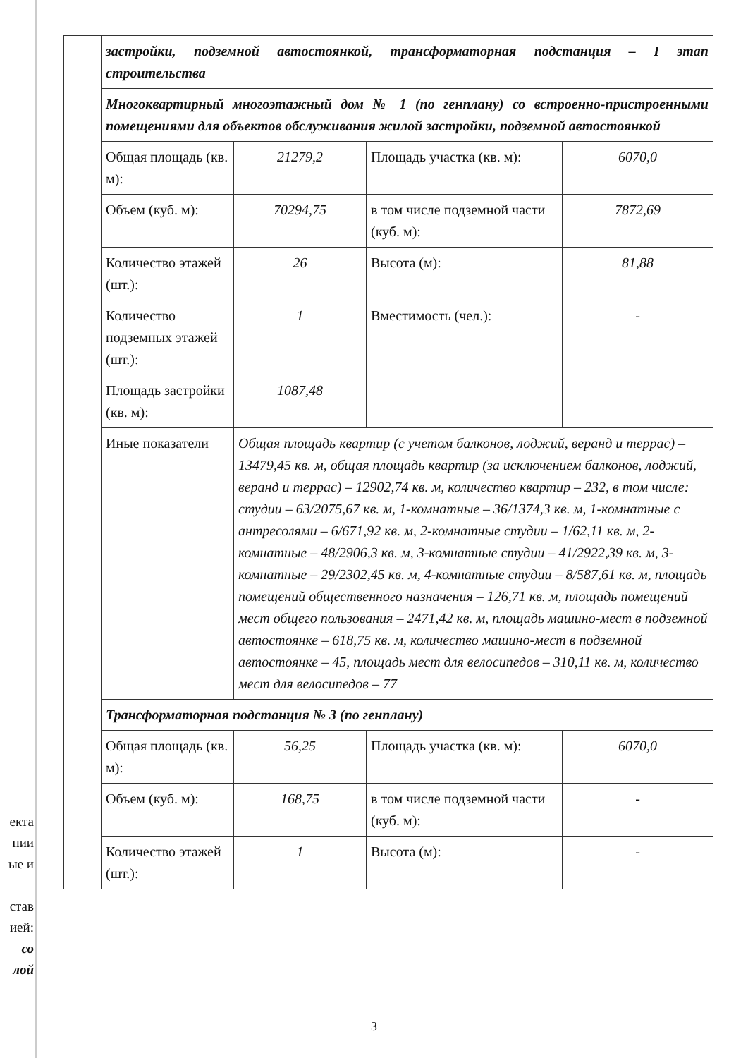екта
нии
ые и
став
ией:
со
лой
| | застройки, подземной автостоянкой, трансформаторная подстанция – I этап строительства | | | |
| | Многоквартирный многоэтажный дом № 1 (по генплану) со встроенно-пристроенными помещениями для объектов обслуживания жилой застройки, подземной автостоянкой | | | |
| | Общая площадь (кв. м): | 21279,2 | Площадь участка (кв. м): | 6070,0 |
| | Объем (куб. м): | 70294,75 | в том числе подземной части (куб. м): | 7872,69 |
| | Количество этажей (шт.): | 26 | Высота (м): | 81,88 |
| | Количество подземных этажей (шт.): | 1 | Вместимость (чел.): | - |
| | Площадь застройки (кв. м): | 1087,48 | | |
| | Иные показатели | Общая площадь квартир (с учетом балконов, лоджий, веранд и террас) – 13479,45 кв. м, общая площадь квартир (за исключением балконов, лоджий, веранд и террас) – 12902,74 кв. м, количество квартир – 232, в том числе: студии – 63/2075,67 кв. м, 1-комнатные – 36/1374,3 кв. м, 1-комнатные с антресолями – 6/671,92 кв. м, 2-комнатные студии – 1/62,11 кв. м, 2-комнатные – 48/2906,3 кв. м, 3-комнатные студии – 41/2922,39 кв. м, 3-комнатные – 29/2302,45 кв. м, 4-комнатные студии – 8/587,61 кв. м, площадь помещений общественного назначения – 126,71 кв. м, площадь помещений мест общего пользования – 2471,42 кв. м, площадь машино-мест в подземной автостоянке – 618,75 кв. м, количество машино-мест в подземной автостоянке – 45, площадь мест для велосипедов – 310,11 кв. м, количество мест для велосипедов – 77 | | |
| | Трансформаторная подстанция № 3 (по генплану) | | | |
| | Общая площадь (кв. м): | 56,25 | Площадь участка (кв. м): | 6070,0 |
| | Объем (куб. м): | 168,75 | в том числе подземной части (куб. м): | - |
| | Количество этажей (шт.): | 1 | Высота (м): | - |
3